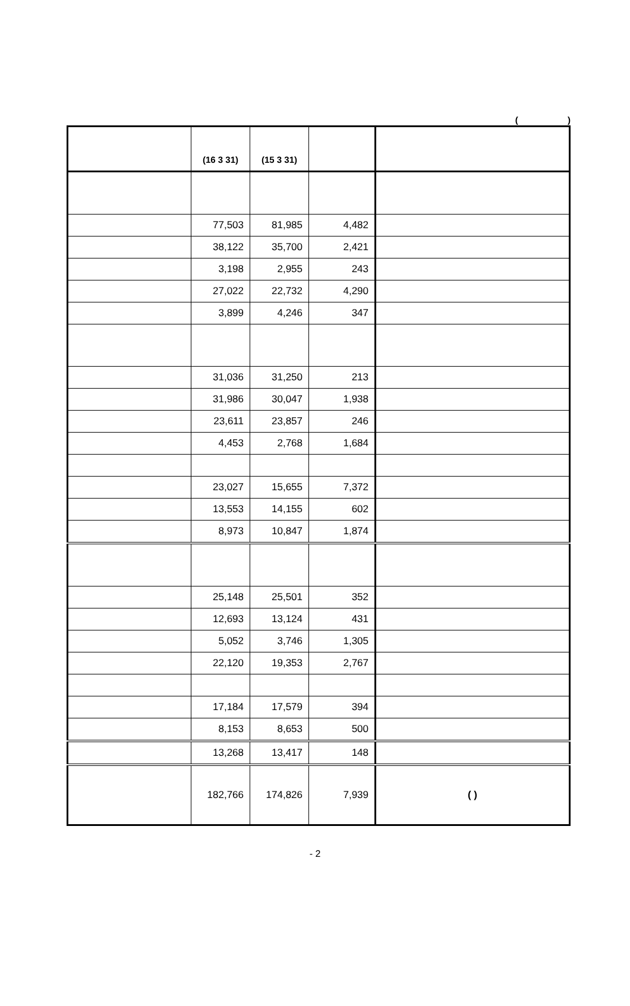( )
| | (16 3 31) | (15 3 31) | | |
| --- | --- | --- | --- | --- |
| | 77,503 | 81,985 | 4,482 | |
| | 38,122 | 35,700 | 2,421 | |
| | 3,198 | 2,955 | 243 | |
| | 27,022 | 22,732 | 4,290 | |
| | 3,899 | 4,246 | 347 | |
| | 31,036 | 31,250 | 213 | |
| | 31,986 | 30,047 | 1,938 | |
| | 23,611 | 23,857 | 246 | |
| | 4,453 | 2,768 | 1,684 | |
| | 23,027 | 15,655 | 7,372 | |
| | 13,553 | 14,155 | 602 | |
| | 8,973 | 10,847 | 1,874 | |
| | 25,148 | 25,501 | 352 | |
| | 12,693 | 13,124 | 431 | |
| | 5,052 | 3,746 | 1,305 | |
| | 22,120 | 19,353 | 2,767 | |
| | 17,184 | 17,579 | 394 | |
| | 8,153 | 8,653 | 500 | |
| | 13,268 | 13,417 | 148 | |
| | 182,766 | 174,826 | 7,939 | ( ) |
- 2